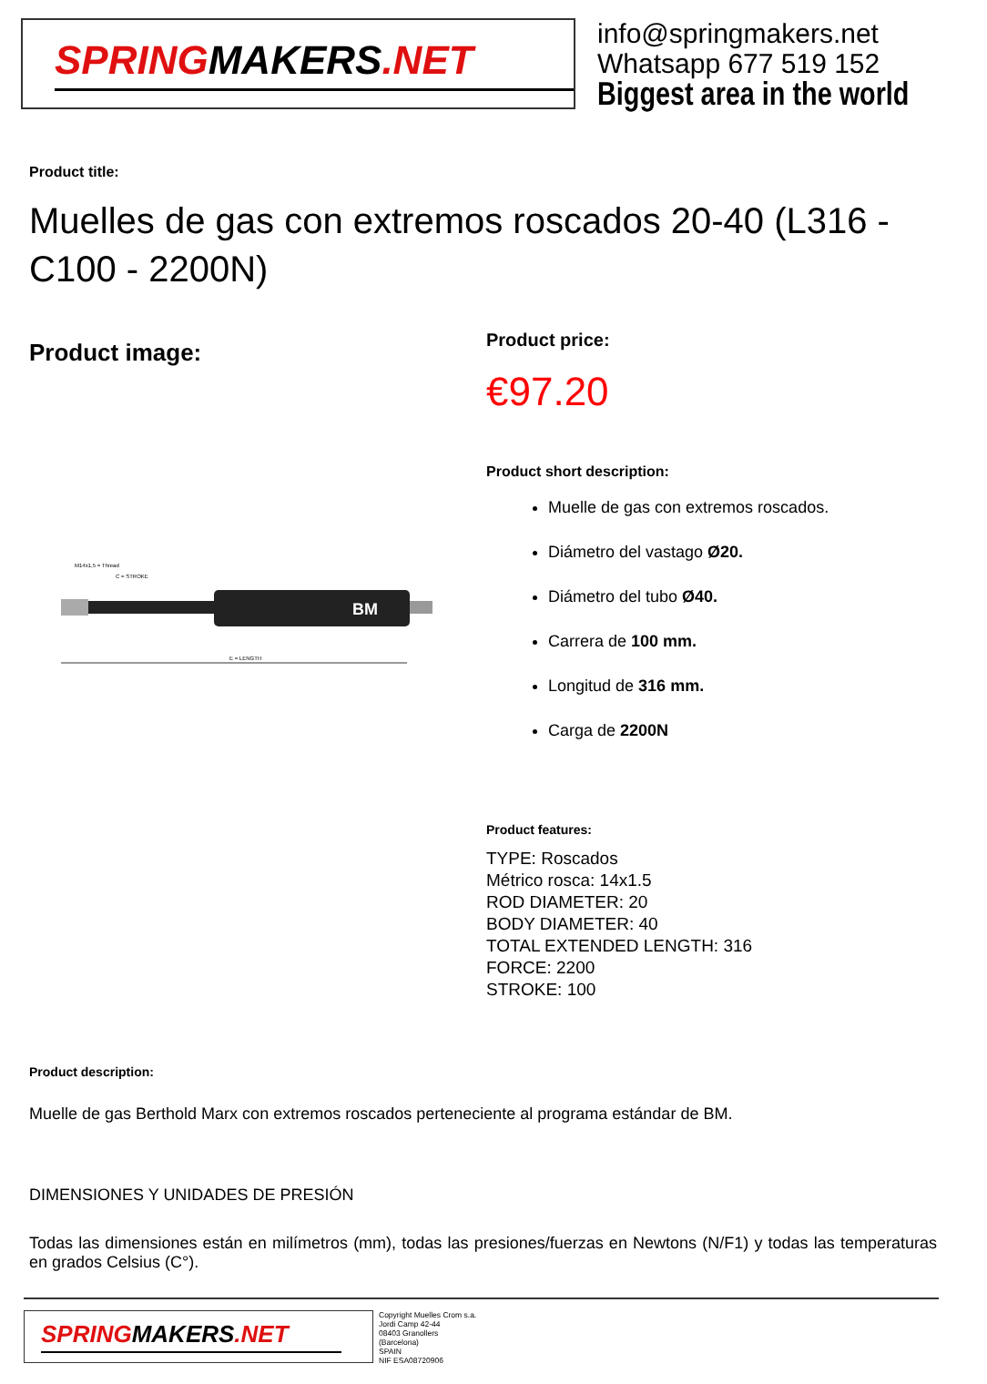SPRINGMAKERS.NET
info@springmakers.net
Whatsapp 677 519 152
Biggest area in the world
Product title:
Muelles de gas con extremos roscados 20-40 (L316 - C100 - 2200N)
Product image:
M14x1,5 = Thread
C = STROKE
BM
E = LENGTH
Product price:
€97.20
Product short description:
Muelle de gas con extremos roscados.
Diámetro del vastago Ø20.
Diámetro del tubo Ø40.
Carrera de 100 mm.
Longitud de 316 mm.
Carga de 2200N
Product features:
TYPE: Roscados
Métrico rosca: 14x1.5
ROD DIAMETER: 20
BODY DIAMETER: 40
TOTAL EXTENDED LENGTH: 316
FORCE: 2200
STROKE: 100
Product description:
Muelle de gas Berthold Marx con extremos roscados perteneciente al programa estándar de BM.
DIMENSIONES Y UNIDADES DE PRESIÓN
Todas las dimensiones están en milímetros (mm), todas las presiones/fuerzas en Newtons (N/F1) y todas las temperaturas en grados Celsius (C°).
SPRINGMAKERS.NET
Copyright Muelles Crom s.a.
Jordi Camp 42-44
08403 Granollers
(Barcelona)
SPAIN
NIF ESA08720906